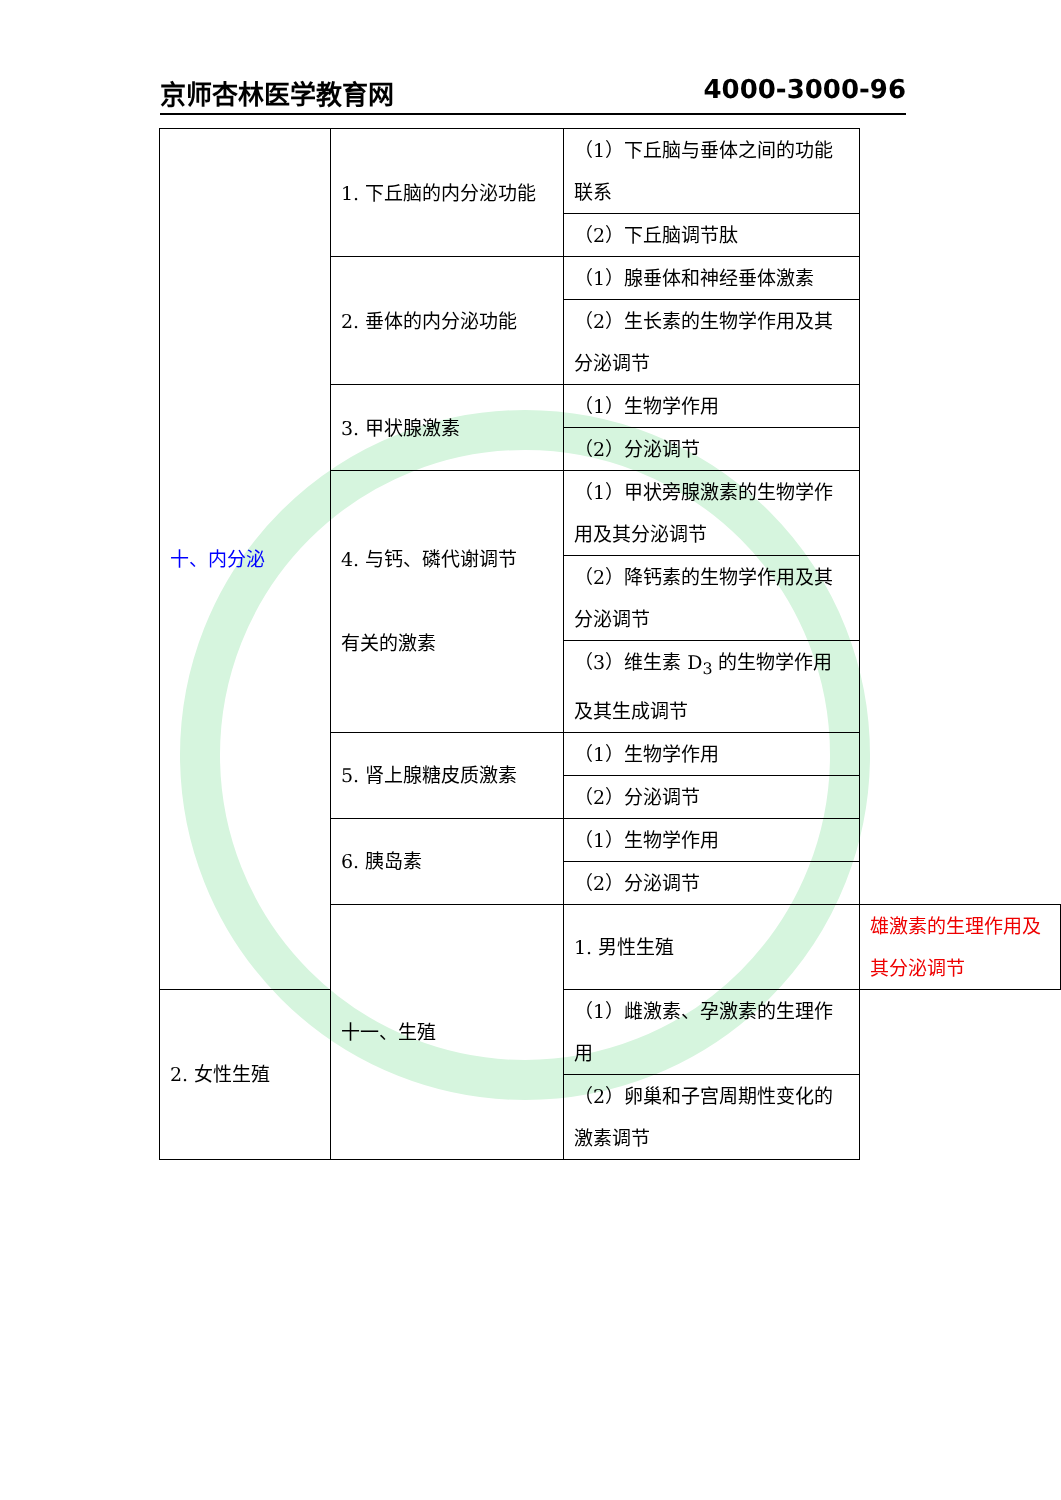京师杏林医学教育网 4000-3000-96
| 十、内分泌 | 1. 下丘脑的内分泌功能 | （1）下丘脑与垂体之间的功能联系 | |
| | | （2）下丘脑调节肽 | |
| | 2. 垂体的内分泌功能 | （1）腺垂体和神经垂体激素 | |
| | | （2）生长素的生物学作用及其分泌调节 | |
| | 3. 甲状腺激素 | （1）生物学作用 | |
| | | （2）分泌调节 | |
| | 4. 与钙、磷代谢调节 有关的激素 | （1）甲状旁腺激素的生物学作用及其分泌调节 | |
| | | （2）降钙素的生物学作用及其分泌调节 | |
| | | （3）维生素 D<sub>3</sub> 的生物学作用及其生成调节 | |
| | 5. 肾上腺糖皮质激素 | （1）生物学作用 | |
| | | （2）分泌调节 | |
| | 6. 胰岛素 | （1）生物学作用 | |
| | | （2）分泌调节 | |
| | 十一、生殖 | 1. 男性生殖 | 雄激素的生理作用及其分泌调节 |
| 2. 女性生殖 | | （1）雌激素、孕激素的生理作用 | |
| | | （2）卵巢和子宫周期性变化的激素调节 | |